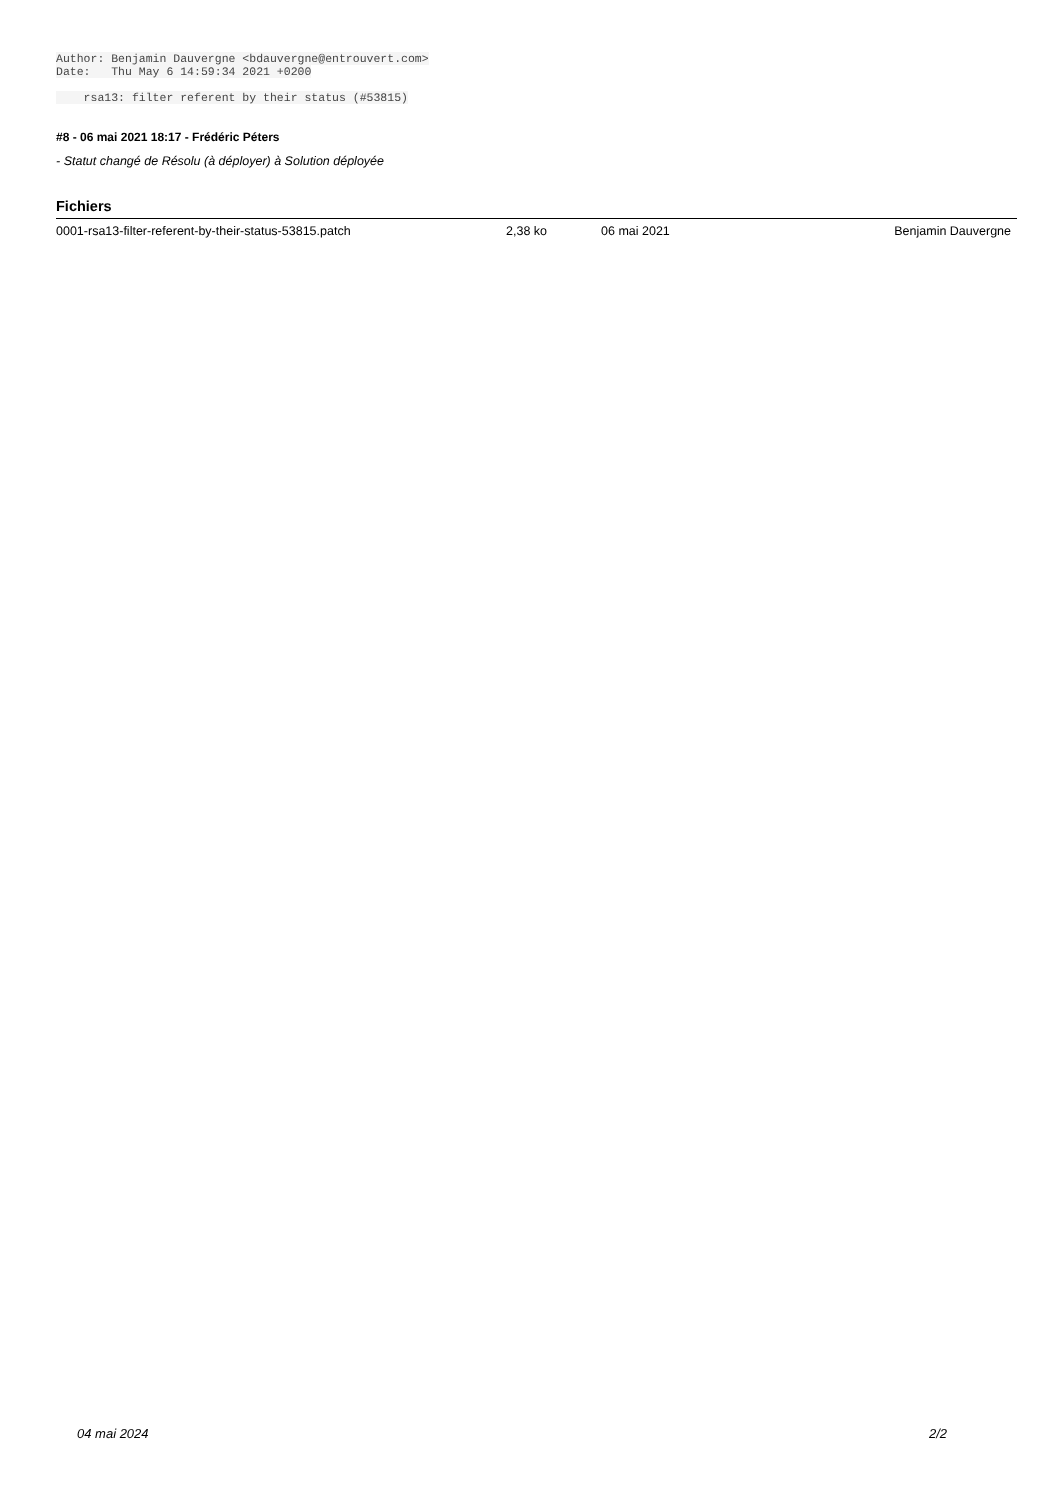Author: Benjamin Dauvergne <bdauvergne@entrouvert.com> Date: Thu May 6 14:59:34 2021 +0200 rsa13: filter referent by their status (#53815)
#8 - 06 mai 2021 18:17 - Frédéric Péters
- Statut changé de Résolu (à déployer) à Solution déployée
Fichiers
| 0001-rsa13-filter-referent-by-their-status-53815.patch | 2,38 ko | 06 mai 2021 | Benjamin Dauvergne |
04 mai 2024 2/2